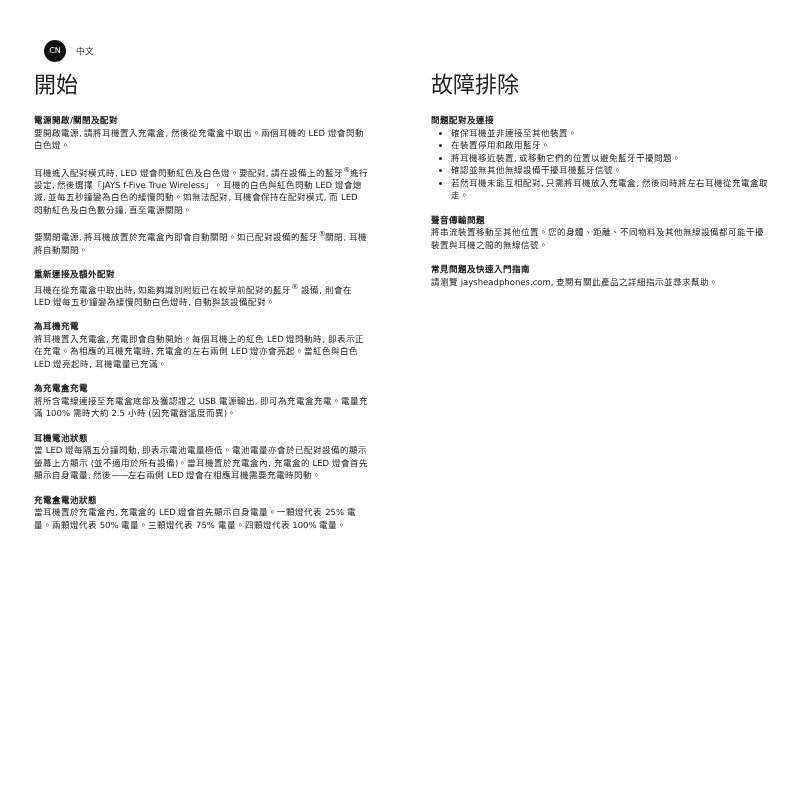CN 中文
開始
電源開啟/關閉及配對
要開啟電源, 請將耳機置入充電盒, 然後從充電盒中取出。兩個耳機的 LED 燈會閃動白色燈。
耳機進入配對模式時, LED 燈會閃動紅色及白色燈。要配對, 請在設備上的藍牙<sup>®</sup>進行設定, 然後選擇「JAYS f-Five True Wireless」。耳機的白色與紅色閃動 LED 燈會熄滅, 並每五秒鐘變為白色的緩慢閃動。如無法配對, 耳機會保持在配對模式, 而 LED 閃動紅色及白色數分鐘, 直至電源關閉。
要關閉電源, 將耳機放置於充電盒內即會自動關閉。如已配對設備的藍牙<sup>®</sup>關閉, 耳機將自動關閉。
重新連接及額外配對
耳機在從充電盒中取出時, 如能夠識別附近已在較早前配對的藍牙<sup>®</sup> 設備, 則會在 LED 燈每五秒鐘變為緩慢閃動白色燈時, 自動與該設備配對。
為耳機充電
將耳機置入充電盒, 充電即會自動開始。每個耳機上的紅色 LED 燈閃動時, 即表示正在充電。為相應的耳機充電時, 充電盒的左右兩側 LED 燈亦會亮起。當紅色與白色 LED 燈亮起時, 耳機電量已充滿。
為充電盒充電
將所含電線連接至充電盒底部及獲認證之 USB 電源輸出, 即可為充電盒充電。電量充滿 100% 需時大約 2.5 小時 (因充電器溫度而異)。
耳機電池狀態
當 LED 燈每隔五分鐘閃動, 即表示電池電量極低。電池電量亦會於已配對設備的顯示螢幕上方顯示 (並不適用於所有設備)。當耳機置於充電盒內, 充電盒的 LED 燈會首先顯示自身電量, 然後——左右兩側 LED 燈會在相應耳機需要充電時閃動。
充電盒電池狀態
當耳機置於充電盒內, 充電盒的 LED 燈會首先顯示自身電量。一顆燈代表 25% 電量。兩顆燈代表 50% 電量。三顆燈代表 75% 電量。四顆燈代表 100% 電量。
故障排除
問題配對及連接
確保耳機並非連接至其他裝置。
在裝置停用和啟用藍牙。
將耳機移近裝置, 或移動它們的位置以避免藍牙干擾問題。
確認並無其他無線設備干擾耳機藍牙信號。
若然耳機未能互相配對, 只需將耳機放入充電盒, 然後同時將左右耳機從充電盒取走。
聲音傳輸問題
將串流裝置移動至其他位置。您的身體、距離、不同物料及其他無線設備都可能干擾裝置與耳機之間的無線信號。
常見問題及快速入門指南
請瀏覽 jaysheadphones.com, 查閱有關此產品之詳細指示並尋求幫助。